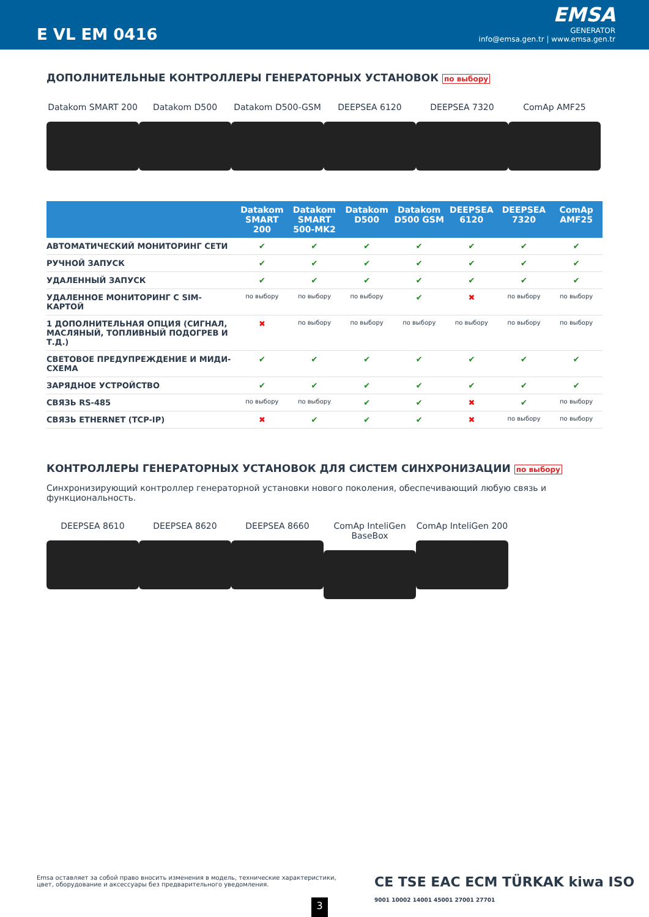E VL EM 0416
EMSA
GENERATOR
info@emsa.gen.tr | www.emsa.gen.tr
ДОПОЛНИТЕЛЬНЫЕ КОНТРОЛЛЕРЫ ГЕНЕРАТОРНЫХ УСТАНОВОК по выбору
Datakom SMART 200 Datakom D500 Datakom D500-GSM DEEPSEA 6120 DEEPSEA 7320 ComAp AMF25
| | Datakom SMART 200 | Datakom SMART 500-MK2 | Datakom D500 | Datakom D500 GSM | DEEPSEA 6120 | DEEPSEA 7320 | ComAp AMF25 |
| --- | --- | --- | --- | --- | --- | --- | --- |
| АВТОМАТИЧЕСКИЙ МОНИТОРИНГ СЕТИ | ✔ | ✔ | ✔ | ✔ | ✔ | ✔ | ✔ |
| РУЧНОЙ ЗАПУСК | ✔ | ✔ | ✔ | ✔ | ✔ | ✔ | ✔ |
| УДАЛЕННЫЙ ЗАПУСК | ✔ | ✔ | ✔ | ✔ | ✔ | ✔ | ✔ |
| УДАЛЕННОЕ МОНИТОРИНГ С SIM-КАРТОЙ | по выбору | по выбору | по выбору | ✔ | ✖ | по выбору | по выбору |
| 1 ДОПОЛНИТЕЛЬНАЯ ОПЦИЯ (СИГНАЛ, МАСЛЯНЫЙ, ТОПЛИВНЫЙ ПОДОГРЕВ И Т.Д.) | ✖ | по выбору | по выбору | по выбору | по выбору | по выбору | по выбору |
| СВЕТОВОЕ ПРЕДУПРЕЖДЕНИЕ И МИДИ-СХЕМА | ✔ | ✔ | ✔ | ✔ | ✔ | ✔ | ✔ |
| ЗАРЯДНОЕ УСТРОЙСТВО | ✔ | ✔ | ✔ | ✔ | ✔ | ✔ | ✔ |
| СВЯЗЬ RS-485 | по выбору | по выбору | ✔ | ✔ | ✖ | ✔ | по выбору |
| СВЯЗЬ ETHERNET (TCP-IP) | ✖ | ✔ | ✔ | ✔ | ✖ | по выбору | по выбору |
КОНТРОЛЛЕРЫ ГЕНЕРАТОРНЫХ УСТАНОВОК ДЛЯ СИСТЕМ СИНХРОНИЗАЦИИ по выбору
Синхронизирующий контроллер генераторной установки нового поколения, обеспечивающий любую связь и функциональность.
DEEPSEA 8610 DEEPSEA 8620 DEEPSEA 8660 ComAp InteliGen BaseBox
ComAp InteliGen 200
Emsa оставляет за собой право вносить изменения в модель, технические характеристики, цвет, оборудование и аксессуары без предварительного уведомления.
3
CE TSE EAC ECM TÜRKAK kiwa ISO 9001 10002 14001 45001 27001 27701